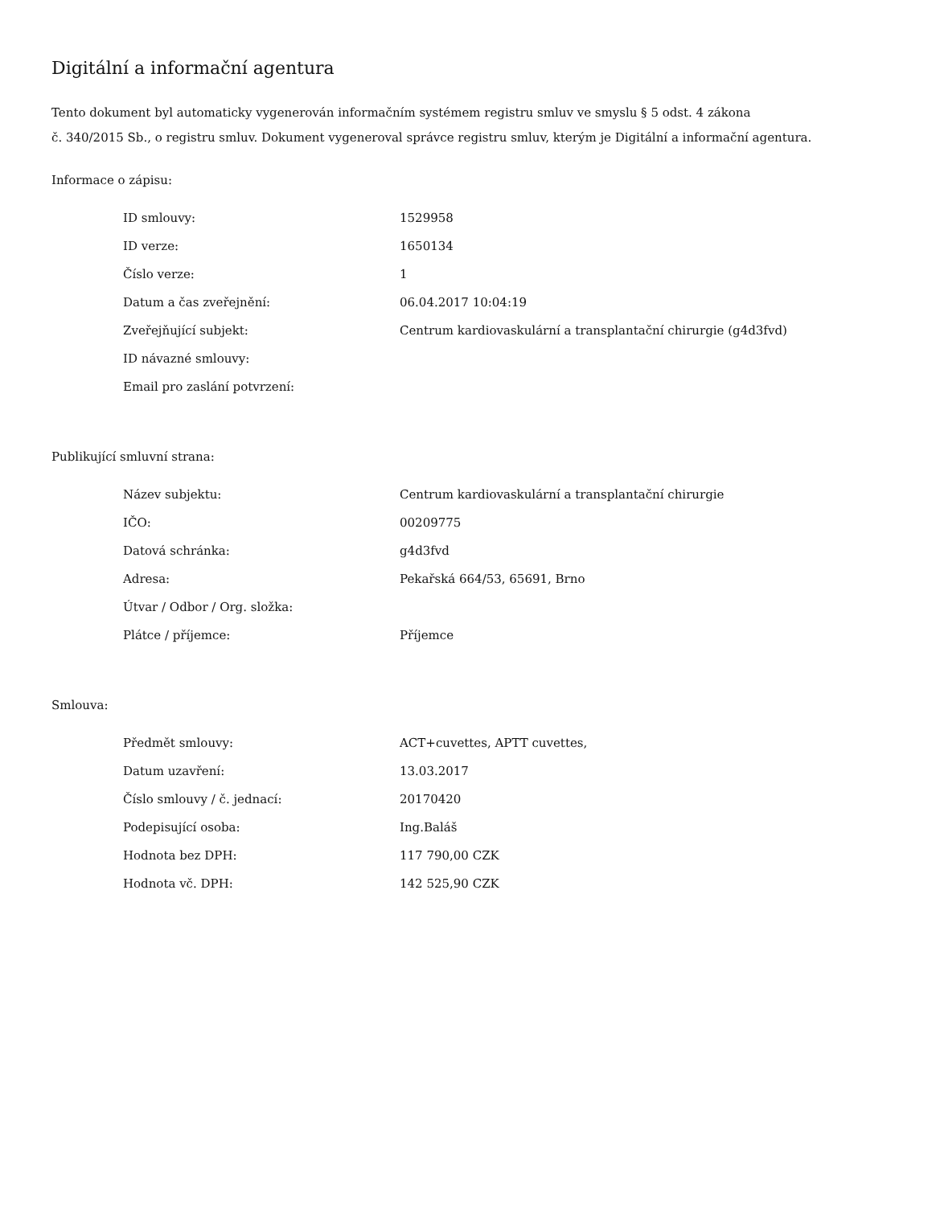Digitální a informační agentura
Tento dokument byl automaticky vygenerován informačním systémem registru smluv ve smyslu § 5 odst. 4 zákona
č. 340/2015 Sb., o registru smluv. Dokument vygeneroval správce registru smluv, kterým je Digitální a informační agentura.
Informace o zápisu:
| ID smlouvy: | 1529958 |
| ID verze: | 1650134 |
| Číslo verze: | 1 |
| Datum a čas zveřejnění: | 06.04.2017 10:04:19 |
| Zveřejňující subjekt: | Centrum kardiovaskulární a transplantační chirurgie (g4d3fvd) |
| ID návazné smlouvy: | |
| Email pro zaslání potvrzení: | |
Publikující smluvní strana:
| Název subjektu: | Centrum kardiovaskulární a transplantační chirurgie |
| IČO: | 00209775 |
| Datová schránka: | g4d3fvd |
| Adresa: | Pekařská 664/53, 65691, Brno |
| Útvar / Odbor / Org. složka: | |
| Plátce / příjemce: | Příjemce |
Smlouva:
| Předmět smlouvy: | ACT+cuvettes, APTT cuvettes, |
| Datum uzavření: | 13.03.2017 |
| Číslo smlouvy / č. jednací: | 20170420 |
| Podepisující osoba: | Ing.Baláš |
| Hodnota bez DPH: | 117 790,00 CZK |
| Hodnota vč. DPH: | 142 525,90 CZK |